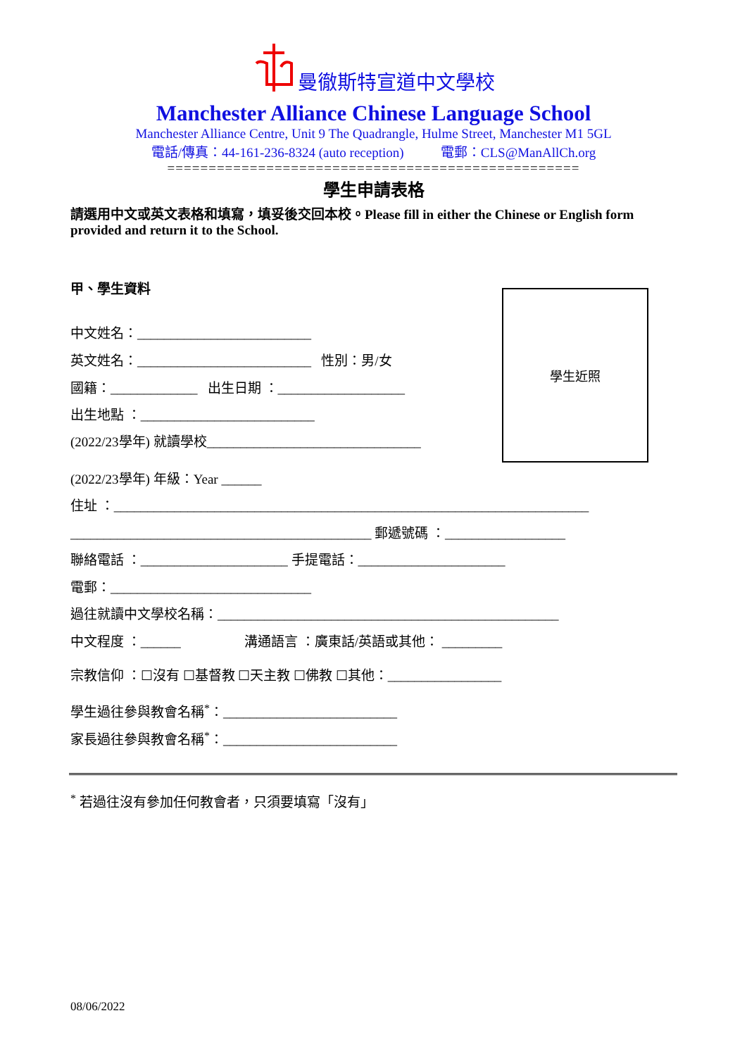曼徹斯特宣道中文學校
Manchester Alliance Chinese Language School
Manchester Alliance Centre, Unit 9 The Quadrangle, Hulme Street, Manchester M1 5GL
電話/傳真：44-161-236-8324 (auto reception) 電郵：CLS@ManAllCh.org
==================================================
學生申請表格
請選用中文或英文表格和填寫，填妥後交回本校。Please fill in either the Chinese or English form provided and return it to the School.
學生近照
甲、學生資料
中文姓名：__________________________
英文姓名：__________________________ 性別：男/女
國籍：_____________ 出生日期 ：___________________
出生地點 ：__________________________
(2022/23學年) 就讀學校________________________________
(2022/23學年) 年級：Year ______
住址 ：_______________________________________________________________________
_____________________________________________ 郵遞號碼 ：__________________
聯絡電話 ：______________________ 手提電話：______________________
電郵：______________________________
過往就讀中文學校名稱：___________________________________________________
中文程度 ：______ 溝通語言 ：廣東話/英語或其他： _________
宗教信仰 ：☐沒有 ☐基督教 ☐天主教 ☐佛教 ☐其他：_________________
學生過往參與教會名稱<sup>*</sup>：__________________________
家長過往參與教會名稱<sup>*</sup>：__________________________
<sup>*</sup> 若過往沒有參加任何教會者，只須要填寫「沒有」
08/06/2022